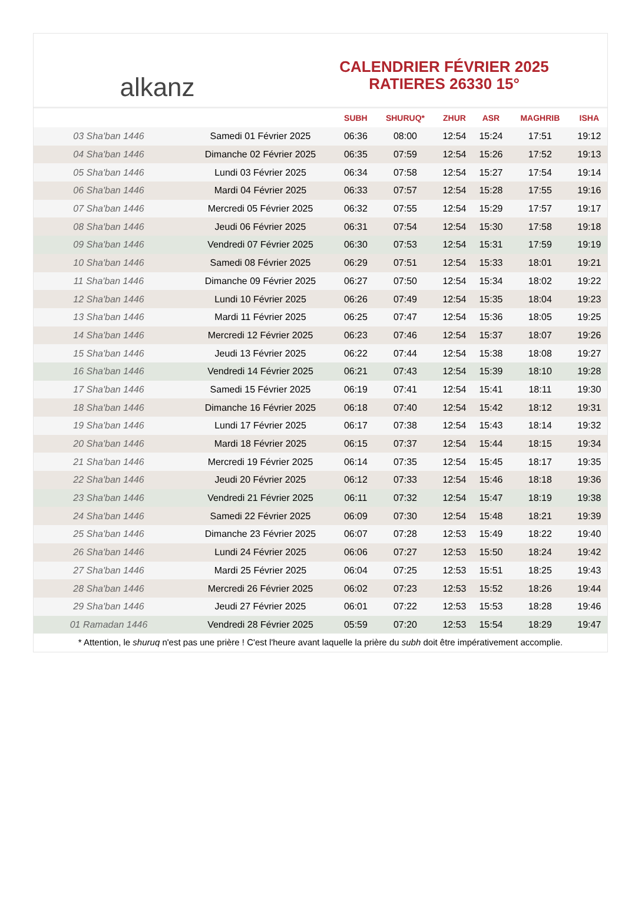alkanz
CALENDRIER FÉVRIER 2025
RATIERES 26330 15°
| | | SUBH | SHURUQ* | ZHUR | ASR | MAGHRIB | ISHA |
| --- | --- | --- | --- | --- | --- | --- | --- |
| 03 Sha'ban 1446 | Samedi 01 Février 2025 | 06:36 | 08:00 | 12:54 | 15:24 | 17:51 | 19:12 |
| 04 Sha'ban 1446 | Dimanche 02 Février 2025 | 06:35 | 07:59 | 12:54 | 15:26 | 17:52 | 19:13 |
| 05 Sha'ban 1446 | Lundi 03 Février 2025 | 06:34 | 07:58 | 12:54 | 15:27 | 17:54 | 19:14 |
| 06 Sha'ban 1446 | Mardi 04 Février 2025 | 06:33 | 07:57 | 12:54 | 15:28 | 17:55 | 19:16 |
| 07 Sha'ban 1446 | Mercredi 05 Février 2025 | 06:32 | 07:55 | 12:54 | 15:29 | 17:57 | 19:17 |
| 08 Sha'ban 1446 | Jeudi 06 Février 2025 | 06:31 | 07:54 | 12:54 | 15:30 | 17:58 | 19:18 |
| 09 Sha'ban 1446 | Vendredi 07 Février 2025 | 06:30 | 07:53 | 12:54 | 15:31 | 17:59 | 19:19 |
| 10 Sha'ban 1446 | Samedi 08 Février 2025 | 06:29 | 07:51 | 12:54 | 15:33 | 18:01 | 19:21 |
| 11 Sha'ban 1446 | Dimanche 09 Février 2025 | 06:27 | 07:50 | 12:54 | 15:34 | 18:02 | 19:22 |
| 12 Sha'ban 1446 | Lundi 10 Février 2025 | 06:26 | 07:49 | 12:54 | 15:35 | 18:04 | 19:23 |
| 13 Sha'ban 1446 | Mardi 11 Février 2025 | 06:25 | 07:47 | 12:54 | 15:36 | 18:05 | 19:25 |
| 14 Sha'ban 1446 | Mercredi 12 Février 2025 | 06:23 | 07:46 | 12:54 | 15:37 | 18:07 | 19:26 |
| 15 Sha'ban 1446 | Jeudi 13 Février 2025 | 06:22 | 07:44 | 12:54 | 15:38 | 18:08 | 19:27 |
| 16 Sha'ban 1446 | Vendredi 14 Février 2025 | 06:21 | 07:43 | 12:54 | 15:39 | 18:10 | 19:28 |
| 17 Sha'ban 1446 | Samedi 15 Février 2025 | 06:19 | 07:41 | 12:54 | 15:41 | 18:11 | 19:30 |
| 18 Sha'ban 1446 | Dimanche 16 Février 2025 | 06:18 | 07:40 | 12:54 | 15:42 | 18:12 | 19:31 |
| 19 Sha'ban 1446 | Lundi 17 Février 2025 | 06:17 | 07:38 | 12:54 | 15:43 | 18:14 | 19:32 |
| 20 Sha'ban 1446 | Mardi 18 Février 2025 | 06:15 | 07:37 | 12:54 | 15:44 | 18:15 | 19:34 |
| 21 Sha'ban 1446 | Mercredi 19 Février 2025 | 06:14 | 07:35 | 12:54 | 15:45 | 18:17 | 19:35 |
| 22 Sha'ban 1446 | Jeudi 20 Février 2025 | 06:12 | 07:33 | 12:54 | 15:46 | 18:18 | 19:36 |
| 23 Sha'ban 1446 | Vendredi 21 Février 2025 | 06:11 | 07:32 | 12:54 | 15:47 | 18:19 | 19:38 |
| 24 Sha'ban 1446 | Samedi 22 Février 2025 | 06:09 | 07:30 | 12:54 | 15:48 | 18:21 | 19:39 |
| 25 Sha'ban 1446 | Dimanche 23 Février 2025 | 06:07 | 07:28 | 12:53 | 15:49 | 18:22 | 19:40 |
| 26 Sha'ban 1446 | Lundi 24 Février 2025 | 06:06 | 07:27 | 12:53 | 15:50 | 18:24 | 19:42 |
| 27 Sha'ban 1446 | Mardi 25 Février 2025 | 06:04 | 07:25 | 12:53 | 15:51 | 18:25 | 19:43 |
| 28 Sha'ban 1446 | Mercredi 26 Février 2025 | 06:02 | 07:23 | 12:53 | 15:52 | 18:26 | 19:44 |
| 29 Sha'ban 1446 | Jeudi 27 Février 2025 | 06:01 | 07:22 | 12:53 | 15:53 | 18:28 | 19:46 |
| 01 Ramadan 1446 | Vendredi 28 Février 2025 | 05:59 | 07:20 | 12:53 | 15:54 | 18:29 | 19:47 |
* Attention, le shuruq n'est pas une prière ! C'est l'heure avant laquelle la prière du subh doit être impérativement accomplie.